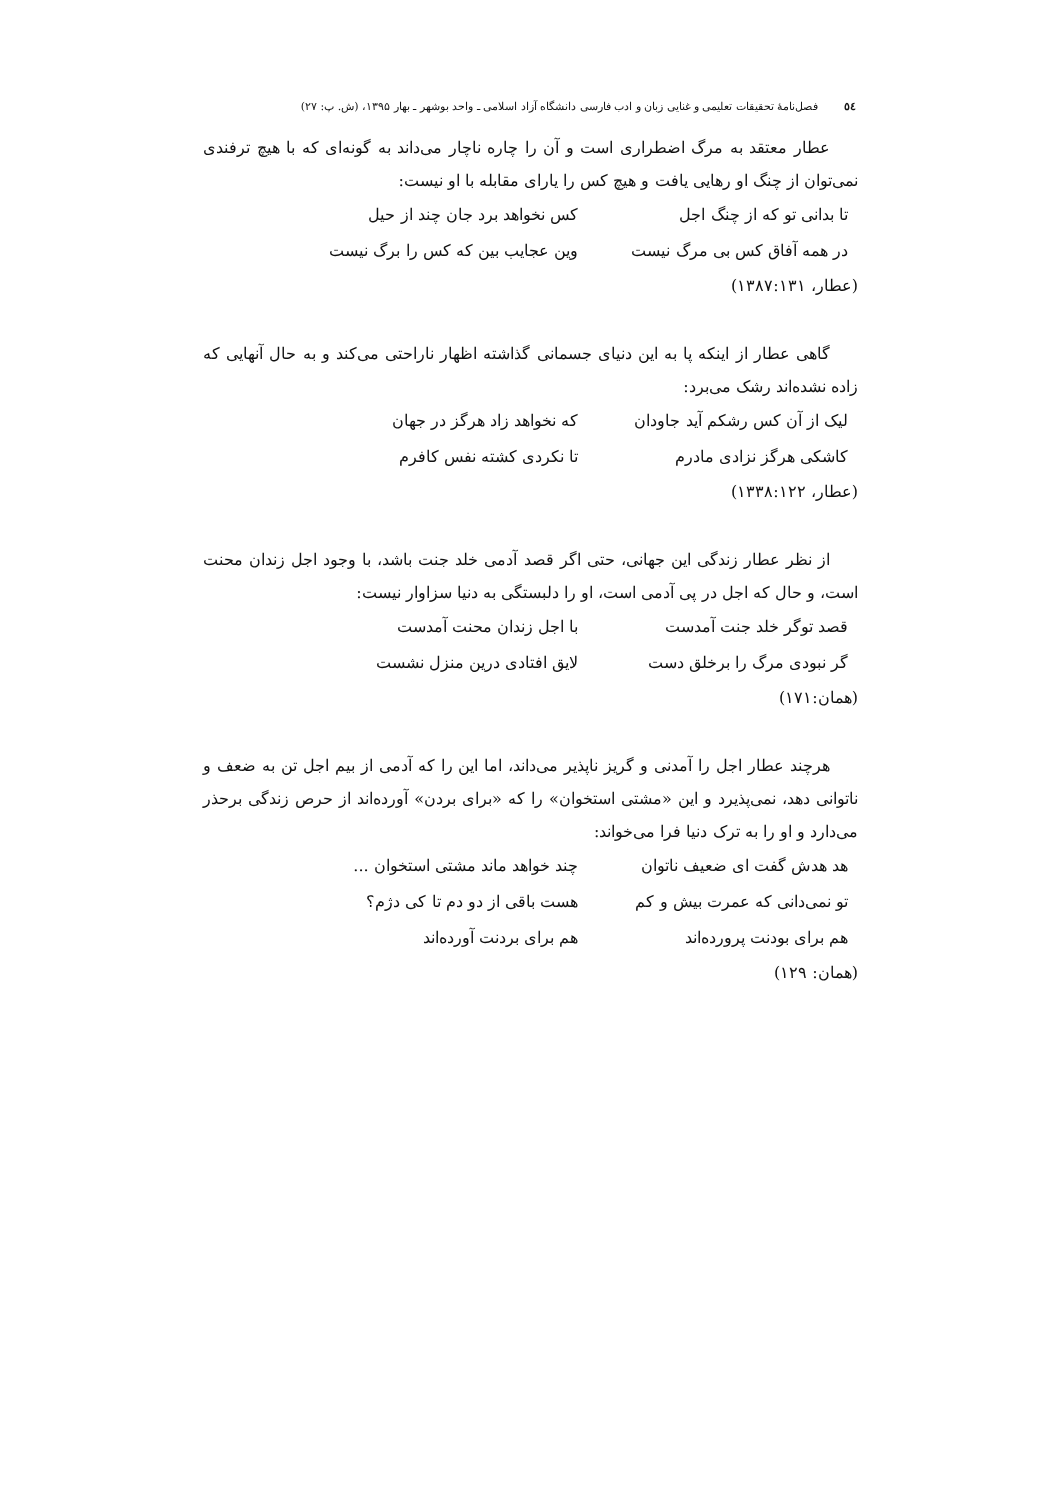٥٤ فصل‌نامۀ تحقیقات تعلیمی و غنایی زبان و ادب فارسی دانشگاه آزاد اسلامی ـ واحد بوشهر ـ بهار ۱۳۹۵، (ش. پ: ۲۷)
عطار معتقد به مرگ اضطراری است و آن را چاره ناچار می‌داند به گونه‌ای که با هیچ ترفندی نمی‌توان از چنگ او رهایی یافت و هیچ کس را یارای مقابله با او نیست:
تا بدانی تو که از چنگ اجل کس نخواهد برد جان چند از حیل
در همه آفاق کس بی مرگ نیست وین عجایب بین که کس را برگ نیست
(عطار، ۱۳۸۷:۱۳۱)
گاهی عطار از اینکه پا به این دنیای جسمانی گذاشته اظهار ناراحتی می‌کند و به حال آنهایی که زاده نشده‌اند رشک می‌برد:
لیک از آن کس رشکم آید جاودان که نخواهد زاد هرگز در جهان
کاشکی هرگز نزادی مادرم تا نکردی کشته نفس کافرم
(عطار، ۱۳۳۸:۱۲۲)
از نظر عطار زندگی این جهانی، حتی اگر قصد آدمی خلد جنت باشد، با وجود اجل زندان محنت است، و حال که اجل در پی آدمی است، او را دلبستگی به دنیا سزاوار نیست:
قصد توگر خلد جنت آمدست با اجل زندان محنت آمدست
گر نبودی مرگ را برخلق دست لایق افتادی درین منزل نشست
(همان:۱۷۱)
هرچند عطار اجل را آمدنی و گریز ناپذیر می‌داند، اما این را که آدمی از بیم اجل تن به ضعف و ناتوانی دهد، نمی‌پذیرد و این «مشتی استخوان» را که «برای بردن» آورده‌اند از حرص زندگی برحذر می‌دارد و او را به ترک دنیا فرا می‌خواند:
هد هدش گفت ای ضعیف ناتوان چند خواهد ماند مشتی استخوان ...
تو نمی‌دانی که عمرت بیش و کم هست باقی از دو دم تا کی دژم؟
هم برای بودنت پرورده‌اند هم برای بردنت آورده‌اند
(همان: ۱۲۹)